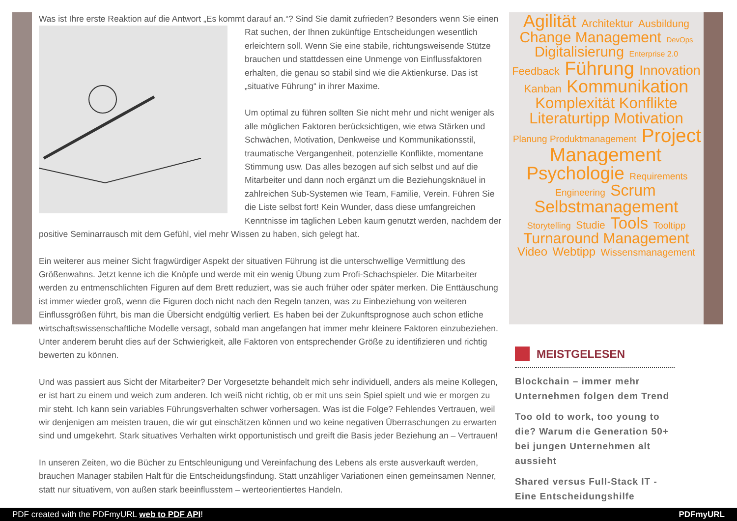Was ist Ihre erste Reaktion auf die Antwort „Es kommt darauf an.“? Sind Sie damit zufrieden? Besonders wenn Sie einen Rat suchen, der Ihnen zukünftige Entscheidungen wesentlich erleichtern soll. Wenn Sie eine stabile, richtungsweisende Stütze brauchen und stattdessen eine Unmenge von Einflussfaktoren erhalten, die genau so stabil sind wie die Aktienkurse. Das ist „situative Führung“ in ihrer Maxime.
Um optimal zu führen sollten Sie nicht mehr und nicht weniger als alle möglichen Faktoren berücksichtigen, wie etwa Stärken und Schwächen, Motivation, Denkweise und Kommunikationsstil, traumatische Vergangenheit, potenzielle Konflikte, momentane Stimmung usw. Das alles bezogen auf sich selbst und auf die Mitarbeiter und dann noch ergänzt um die Beziehungsknäuel in zahlreichen Sub-Systemen wie Team, Familie, Verein. Führen Sie die Liste selbst fort! Kein Wunder, dass diese umfangreichen Kenntnisse im täglichen Leben kaum genutzt werden, nachdem der positive Seminarrausch mit dem Gefühl, viel mehr Wissen zu haben, sich gelegt hat.
Ein weiterer aus meiner Sicht fragwürdiger Aspekt der situativen Führung ist die unterschwellige Vermittlung des Größenwahns. Jetzt kenne ich die Knöpfe und werde mit ein wenig Übung zum Profi-Schachspieler. Die Mitarbeiter werden zu entmenschlichten Figuren auf dem Brett reduziert, was sie auch früher oder später merken. Die Enttäuschung ist immer wieder groß, wenn die Figuren doch nicht nach den Regeln tanzen, was zu Einbeziehung von weiteren Einflussgrößen führt, bis man die Übersicht endgültig verliert. Es haben bei der Zukunftsprognose auch schon etliche wirtschaftswissenschaftliche Modelle versagt, sobald man angefangen hat immer mehr kleinere Faktoren einzubeziehen. Unter anderem beruht dies auf der Schwierigkeit, alle Faktoren von entsprechender Größe zu identifizieren und richtig bewerten zu können.
Und was passiert aus Sicht der Mitarbeiter? Der Vorgesetzte behandelt mich sehr individuell, anders als meine Kollegen, er ist hart zu einem und weich zum anderen. Ich weiß nicht richtig, ob er mit uns sein Spiel spielt und wie er morgen zu mir steht. Ich kann sein variables Führungsverhalten schwer vorhersagen. Was ist die Folge? Fehlendes Vertrauen, weil wir denjenigen am meisten trauen, die wir gut einschätzen können und wo keine negativen Überraschungen zu erwarten sind und umgekehrt. Stark situatives Verhalten wirkt opportunistisch und greift die Basis jeder Beziehung an – Vertrauen!
In unseren Zeiten, wo die Bücher zu Entschleunigung und Vereinfachung des Lebens als erste ausverkauft werden, brauchen Manager stabilen Halt für die Entscheidungsfindung. Statt unzähliger Variationen einen gemeinsamen Nenner, statt nur situativem, von außen stark beeinflusstem – werteorientiertes Handeln.
Agilität Architektur Ausbildung Change Management DevOps Digitalisierung Enterprise 2.0 Feedback Führung Innovation Kanban Kommunikation Komplexität Konflikte Literaturtipp Motivation Planung Produktmanagement Project Management Psychologie Requirements Engineering Scrum Selbstmanagement Storytelling Studie Tools Tooltipp Turnaround Management Video Webtipp Wissensmanagement
MEISTGELESEN
Blockchain – immer mehr Unternehmen folgen dem Trend
Too old to work, too young to die? Warum die Generation 50+ bei jungen Unternehmen alt aussieht
Shared versus Full-Stack IT - Eine Entscheidungshilfe
PDF created with the PDFmyURL web to PDF API! PDFmyURL